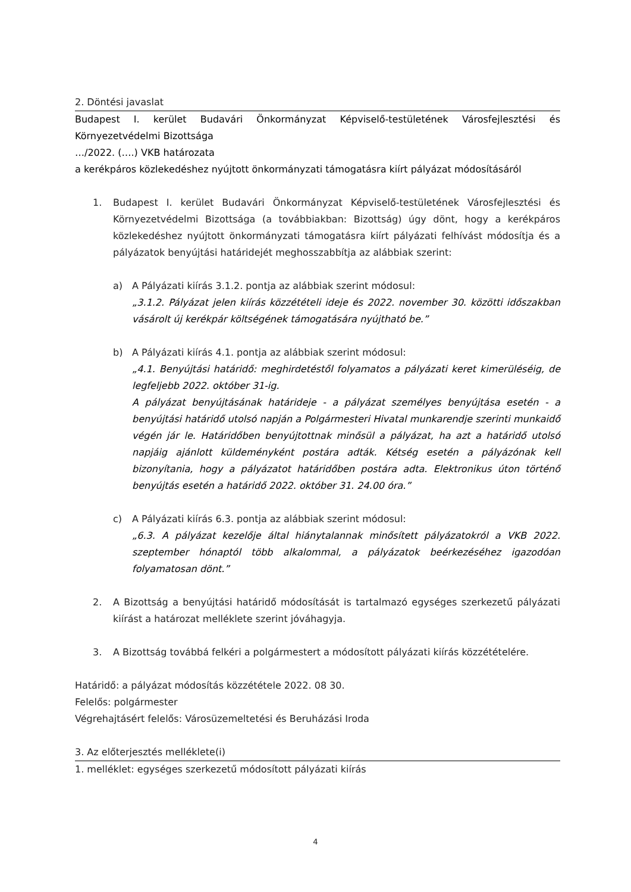2. Döntési javaslat
Budapest I. kerület Budavári Önkormányzat Képviselő-testületének Városfejlesztési és Környezetvédelmi Bizottsága
…/2022. (….) VKB határozata
a kerékpáros közlekedéshez nyújtott önkormányzati támogatásra kiírt pályázat módosításáról
1. Budapest I. kerület Budavári Önkormányzat Képviselő-testületének Városfejlesztési és Környezetvédelmi Bizottsága (a továbbiakban: Bizottság) úgy dönt, hogy a kerékpáros közlekedéshez nyújtott önkormányzati támogatásra kiírt pályázati felhívást módosítja és a pályázatok benyújtási határidejét meghosszabbítja az alábbiak szerint:
a) A Pályázati kiírás 3.1.2. pontja az alábbiak szerint módosul:
„3.1.2. Pályázat jelen kiírás közzétételi ideje és 2022. november 30. közötti időszakban vásárolt új kerékpár költségének támogatására nyújtható be.”
b) A Pályázati kiírás 4.1. pontja az alábbiak szerint módosul:
„4.1. Benyújtási határidő: meghirdetéstől folyamatos a pályázati keret kimerüléséig, de legfeljebb 2022. október 31-ig.
A pályázat benyújtásának határideje - a pályázat személyes benyújtása esetén - a benyújtási határidő utolsó napján a Polgármesteri Hivatal munkarendje szerinti munkaidő végén jár le. Határidőben benyújtottnak minősül a pályázat, ha azt a határidő utolsó napjáig ajánlott küldeményként postára adták. Kétség esetén a pályázónak kell bizonyítania, hogy a pályázatot határidőben postára adta. Elektronikus úton történő benyújtás esetén a határidő 2022. október 31. 24.00 óra.”
c) A Pályázati kiírás 6.3. pontja az alábbiak szerint módosul:
„6.3. A pályázat kezelője által hiánytalannak minősített pályázatokról a VKB 2022. szeptember hónaptól több alkalommal, a pályázatok beérkezéséhez igazodóan folyamatosan dönt.”
2. A Bizottság a benyújtási határidő módosítását is tartalmazó egységes szerkezetű pályázati kiírást a határozat melléklete szerint jóváhagyja.
3. A Bizottság továbbá felkéri a polgármestert a módosított pályázati kiírás közzétételére.
Határidő: a pályázat módosítás közzététele 2022. 08 30.
Felelős: polgármester
Végrehajtásért felelős: Városüzemeltetési és Beruházási Iroda
3. Az előterjesztés melléklete(i)
1. melléklet: egységes szerkezetű módosított pályázati kiírás
4